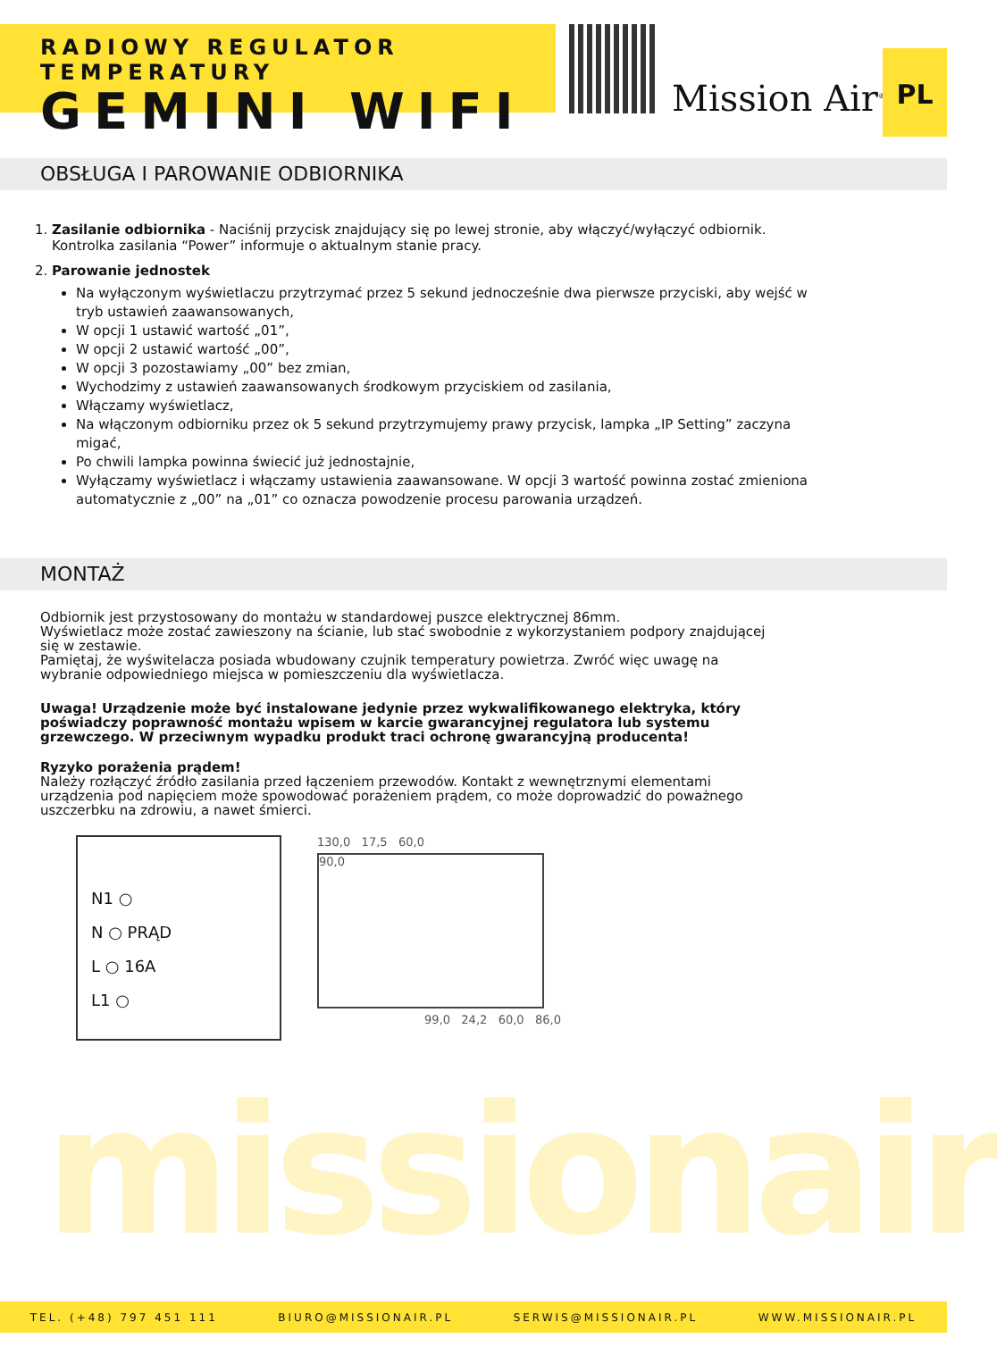RADIOWY REGULATOR TEMPERATURY
GEMINI WIFI
Mission Air<sup>®</sup>
PL
OBSŁUGA I PAROWANIE ODBIORNIKA
1. Zasilanie odbiornika - Naciśnij przycisk znajdujący się po lewej stronie, aby włączyć/wyłączyć odbiornik.
Kontrolka zasilania “Power” informuje o aktualnym stanie pracy.
2. Parowanie jednostek
Na wyłączonym wyświetlaczu przytrzymać przez 5 sekund jednocześnie dwa pierwsze przyciski, aby wejść w tryb ustawień zaawansowanych,
W opcji 1 ustawić wartość „01”,
W opcji 2 ustawić wartość „00”,
W opcji 3 pozostawiamy „00” bez zmian,
Wychodzimy z ustawień zaawansowanych środkowym przyciskiem od zasilania,
Włączamy wyświetlacz,
Na włączonym odbiorniku przez ok 5 sekund przytrzymujemy prawy przycisk, lampka „IP Setting” zaczyna migać,
Po chwili lampka powinna świecić już jednostajnie,
Wyłączamy wyświetlacz i włączamy ustawienia zaawansowane. W opcji 3 wartość powinna zostać zmieniona automatycznie z „00” na „01” co oznacza powodzenie procesu parowania urządzeń.
MONTAŻ
Odbiornik jest przystosowany do montażu w standardowej puszce elektrycznej 86mm.
Wyświetlacz może zostać zawieszony na ścianie, lub stać swobodnie z wykorzystaniem podpory znajdującej się w zestawie.
Pamiętaj, że wyświtelacza posiada wbudowany czujnik temperatury powietrza. Zwróć więc uwagę na wybranie odpowiedniego miejsca w pomieszczeniu dla wyświetlacza.
Uwaga! Urządzenie może być instalowane jedynie przez wykwalifikowanego elektryka, który poświadczy poprawność montażu wpisem w karcie gwarancyjnej regulatora lub systemu grzewczego. W przeciwnym wypadku produkt traci ochronę gwarancyjną producenta!
Ryzyko porażenia prądem!
Należy rozłączyć źródło zasilania przed łączeniem przewodów. Kontakt z wewnętrznymi elementami urządzenia pod napięciem może spowodować porażeniem prądem, co może doprowadzić do poważnego uszczerbku na zdrowiu, a nawet śmierci.
N1 ○
N ○ PRĄD
L ○ 16A
L1 ○
130,0 17,5 60,0
90,0
99,0 24,2 60,0 86,0
missionair
TEL. (+48) 797 451 111 BIURO@MISSIONAIR.PL SERWIS@MISSIONAIR.PL WWW.MISSIONAIR.PL